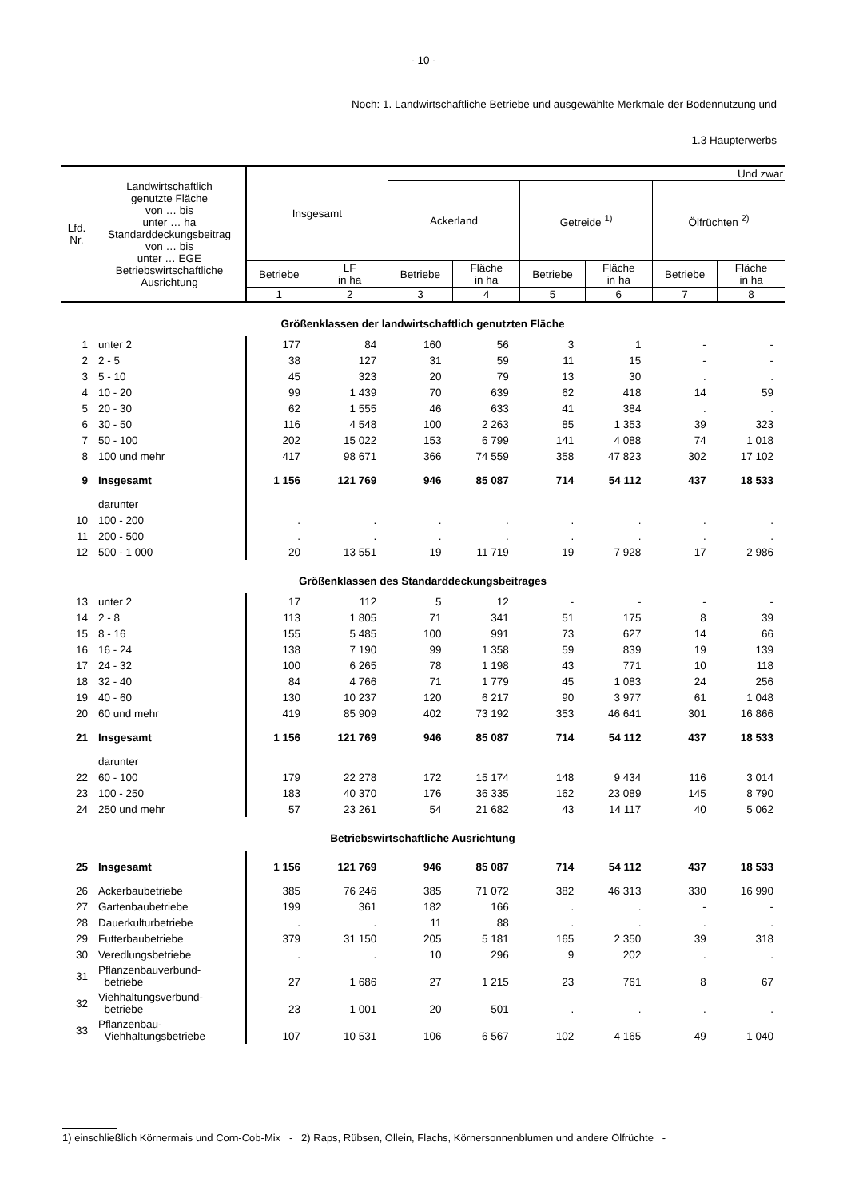- 10 -
Noch: 1. Landwirtschaftliche Betriebe und ausgewählte Merkmale der Bodennutzung und
1.3 Haupterwerbs
| Lfd. Nr. | Landwirtschaftlich genutzte Fläche von … bis unter … ha Standarddeckungsbeitrag von … bis unter … EGE Betriebswirtschaftliche Ausrichtung | Insgesamt | | Und zwar | | | | | |
| --- | --- | --- | --- | --- | --- | --- | --- | --- | --- |
| | | | | Ackerland | | Getreide <sup>1)</sup> | | Ölfrüchten <sup>2)</sup> | |
| | | Betriebe | LF in ha | Betriebe | Fläche in ha | Betriebe | Fläche in ha | Betriebe | Fläche in ha |
| | | 1 | 2 | 3 | 4 | 5 | 6 | 7 | 8 |
| Größenklassen der landwirtschaftlich genutzten Fläche | | | | | | | | | |
| 1 | unter 2 | 177 | 84 | 160 | 56 | 3 | 1 | - | - |
| 2 | 2 - 5 | 38 | 127 | 31 | 59 | 11 | 15 | - | - |
| 3 | 5 - 10 | 45 | 323 | 20 | 79 | 13 | 30 | . | . |
| 4 | 10 - 20 | 99 | 1 439 | 70 | 639 | 62 | 418 | 14 | 59 |
| 5 | 20 - 30 | 62 | 1 555 | 46 | 633 | 41 | 384 | . | . |
| 6 | 30 - 50 | 116 | 4 548 | 100 | 2 263 | 85 | 1 353 | 39 | 323 |
| 7 | 50 - 100 | 202 | 15 022 | 153 | 6 799 | 141 | 4 088 | 74 | 1 018 |
| 8 | 100 und mehr | 417 | 98 671 | 366 | 74 559 | 358 | 47 823 | 302 | 17 102 |
| 9 | Insgesamt | 1 156 | 121 769 | 946 | 85 087 | 714 | 54 112 | 437 | 18 533 |
| | darunter | | | | | | | | |
| 10 | 100 - 200 | . | . | . | . | . | . | . | . |
| 11 | 200 - 500 | . | . | . | . | . | . | . | . |
| 12 | 500 - 1 000 | 20 | 13 551 | 19 | 11 719 | 19 | 7 928 | 17 | 2 986 |
| Größenklassen des Standarddeckungsbeitrages | | | | | | | | | |
| 13 | unter 2 | 17 | 112 | 5 | 12 | - | - | - | - |
| 14 | 2 - 8 | 113 | 1 805 | 71 | 341 | 51 | 175 | 8 | 39 |
| 15 | 8 - 16 | 155 | 5 485 | 100 | 991 | 73 | 627 | 14 | 66 |
| 16 | 16 - 24 | 138 | 7 190 | 99 | 1 358 | 59 | 839 | 19 | 139 |
| 17 | 24 - 32 | 100 | 6 265 | 78 | 1 198 | 43 | 771 | 10 | 118 |
| 18 | 32 - 40 | 84 | 4 766 | 71 | 1 779 | 45 | 1 083 | 24 | 256 |
| 19 | 40 - 60 | 130 | 10 237 | 120 | 6 217 | 90 | 3 977 | 61 | 1 048 |
| 20 | 60 und mehr | 419 | 85 909 | 402 | 73 192 | 353 | 46 641 | 301 | 16 866 |
| 21 | Insgesamt | 1 156 | 121 769 | 946 | 85 087 | 714 | 54 112 | 437 | 18 533 |
| | darunter | | | | | | | | |
| 22 | 60 - 100 | 179 | 22 278 | 172 | 15 174 | 148 | 9 434 | 116 | 3 014 |
| 23 | 100 - 250 | 183 | 40 370 | 176 | 36 335 | 162 | 23 089 | 145 | 8 790 |
| 24 | 250 und mehr | 57 | 23 261 | 54 | 21 682 | 43 | 14 117 | 40 | 5 062 |
| Betriebswirtschaftliche Ausrichtung | | | | | | | | | |
| 25 | Insgesamt | 1 156 | 121 769 | 946 | 85 087 | 714 | 54 112 | 437 | 18 533 |
| 26 | Ackerbaubetriebe | 385 | 76 246 | 385 | 71 072 | 382 | 46 313 | 330 | 16 990 |
| 27 | Gartenbaubetriebe | 199 | 361 | 182 | 166 | . | . | - | - |
| 28 | Dauerkulturbetriebe | . | . | 11 | 88 | . | . | . | . |
| 29 | Futterbaubetriebe | 379 | 31 150 | 205 | 5 181 | 165 | 2 350 | 39 | 318 |
| 30 | Veredlungsbetriebe | . | . | 10 | 296 | 9 | 202 | . | . |
| 31 | Pflanzenbauverbund- betriebe | 27 | 1 686 | 27 | 1 215 | 23 | 761 | 8 | 67 |
| 32 | Viehhaltungsverbund- betriebe | 23 | 1 001 | 20 | 501 | . | . | . | . |
| 33 | Pflanzenbau- Viehhaltungsbetriebe | 107 | 10 531 | 106 | 6 567 | 102 | 4 165 | 49 | 1 040 |
1) einschließlich Körnermais und Corn-Cob-Mix - 2) Raps, Rübsen, Öllein, Flachs, Körnersonnenblumen und andere Ölfrüchte -